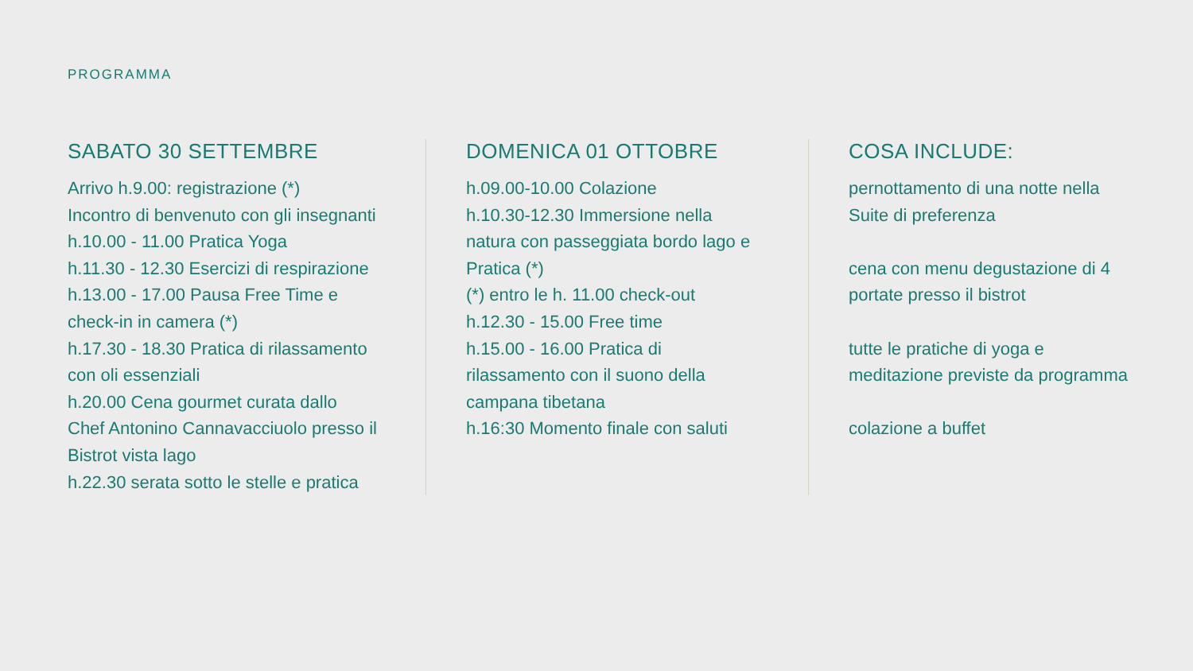PROGRAMMA
SABATO 30 SETTEMBRE
Arrivo h.9.00: registrazione (*)
Incontro di benvenuto con gli insegnanti
h.10.00 - 11.00 Pratica Yoga
h.11.30 - 12.30 Esercizi di respirazione
h.13.00 - 17.00 Pausa Free Time e check-in in camera (*)
h.17.30 - 18.30 Pratica di rilassamento con oli essenziali
h.20.00 Cena gourmet curata dallo Chef Antonino Cannavacciuolo presso il Bistrot vista lago
h.22.30 serata sotto le stelle e pratica
DOMENICA 01 OTTOBRE
h.09.00-10.00 Colazione
h.10.30-12.30 Immersione nella natura con passeggiata bordo lago e Pratica (*)
(*) entro le h. 11.00 check-out
h.12.30 - 15.00 Free time
h.15.00 - 16.00 Pratica di rilassamento con il suono della campana tibetana
h.16:30 Momento finale con saluti
COSA INCLUDE:
pernottamento di una notte nella Suite di preferenza
cena con menu degustazione di 4 portate presso il bistrot
tutte le pratiche di yoga e meditazione previste da programma
colazione a buffet